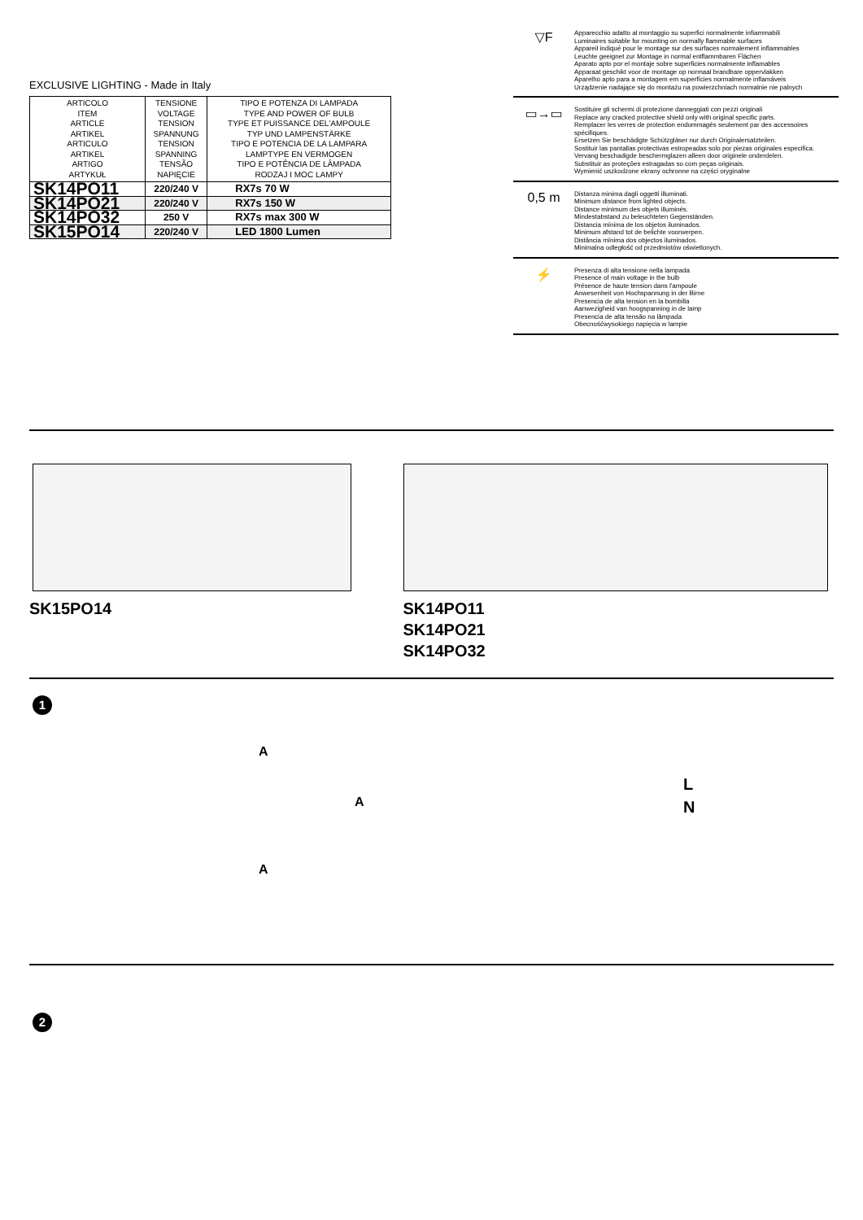EXCLUSIVE LIGHTING - Made in Italy
| ARTICOLO ITEM ARTICLE ARTIKEL ARTICULO ARTIKEL ARTIGO ARTYKUŁ | TENSIONE VOLTAGE TENSION SPANNUNG TENSION SPANNING TENSÃO NAPIĘCIE | TIPO E POTENZA DI LAMPADA TYPE AND POWER OF BULB TYPE ET PUISSANCE DEL'AMPOULE TYP UND LAMPENSTÄRKE TIPO E POTENCIA DE LA LAMPARA LAMPTYPE EN VERMOGEN TIPO E POTÊNCIA DE LÂMPADA RODZAJ I MOC LAMPY |
| --- | --- | --- |
| SK14PO11 | 220/240 V | RX7s 70 W |
| SK14PO21 | 220/240 V | RX7s 150 W |
| SK14PO32 | 250 V | RX7s max 300 W |
| SK15PO14 | 220/240 V | LED 1800 Lumen |
▽F
Apparecchio adatto al montaggio su superfici normalmente infiammabili
Luminaires suitable for mounting on normally flammable surfaces
Appareil indiqué pour le montage sur des surfaces normalement inflammables
Leuchte geeignet zur Montage in normal entflammbaren Flächen
Aparato apto por el montaje sobre superficies normalmente inflamables
Apparaat geschikt voor de montage op normaal brandbare oppervlakken
Aparelho apto para a montagem em superfícies normalmente inflamáveis
Urządzenie nadające się do montażu na powierzchniach normalnie nie palnych
▭→▭
Sostituire gli schermi di protezione danneggiati con pezzi originali
Replace any cracked protective shield only with original specific parts.
Remplacer les verres de protection endommagés seulement par des accessoires spécifiques.
Ersetzen Sie beschädigte Schützgläser nur durch Originalersatzteilen.
Sostituir las pantallas protectivas estropeadas solo por piezas originales especifica.
Vervang beschadigde beschermglazen alleen door originele onderdelen.
Substituir as proteções estragadas so com peças originais.
Wymienić uszkodzone ekrany ochronne na części oryginalne
0,5 m
Distanza minima dagli oggetti illuminati.
Minimum distance from lighted objects.
Distance minimum des objets illuminés.
Mindestabstand zu beleuchteten Gegenständen.
Distancia mínima de los objetos iluminados.
Minimum afstand tot de belichte voorwerpen.
Distância mínima dos objectos iluminados.
Minimalna odległość od przedmiotów oświetlonych.
⚡
Presenza di alta tensione nella lampada
Presence of main voltage in the bulb
Présence de haute tension dans l'ampoule
Anwesenheit von Hochspannung in der Birne
Presencia de alta tension en la bombilla
Aanwezigheid van hoogspanning in de lamp
Presencia de alta tensão na lâmpada
Obecnośćwysokiego napięcia w lampie
SK15PO14 SK14PO11
SK14PO21
SK14PO32
1
L
N
A
A
A
2